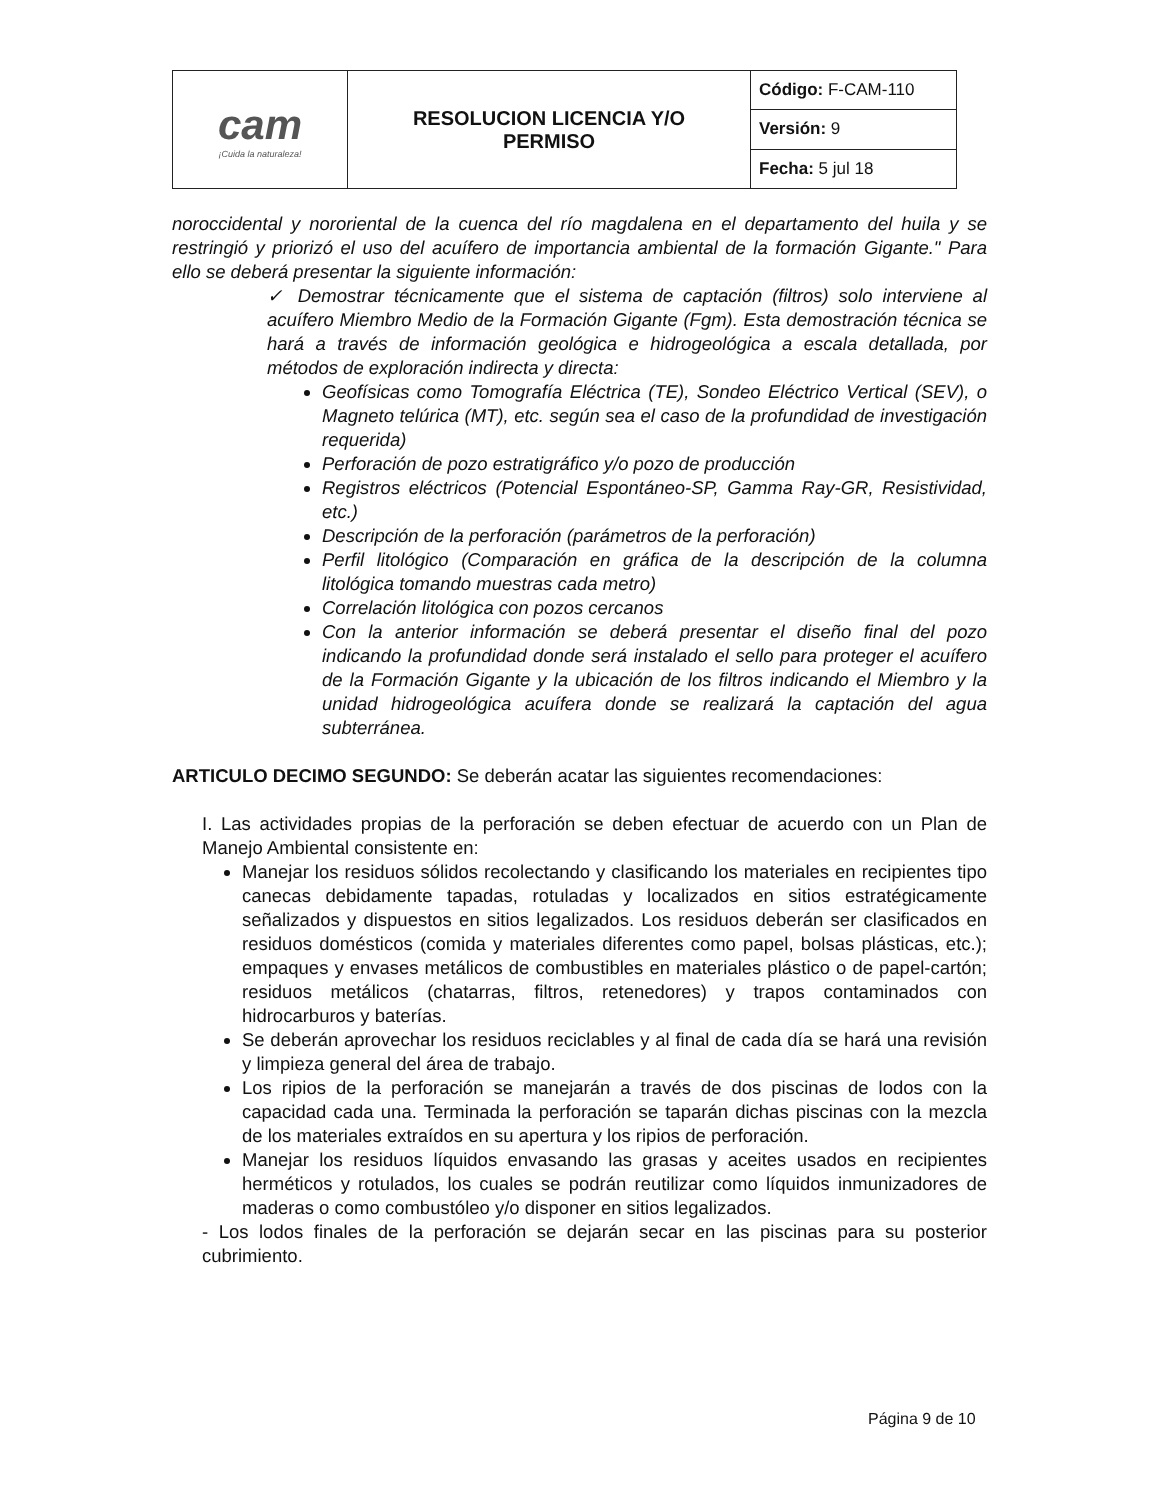| cam ¡Cuida la naturaleza! | RESOLUCION LICENCIA Y/O PERMISO | Código: F-CAM-110 |
| | | Versión: 9 |
| | | Fecha: 5 jul 18 |
noroccidental y nororiental de la cuenca del río magdalena en el departamento del huila y se restringió y priorizó el uso del acuífero de importancia ambiental de la formación Gigante." Para ello se deberá presentar la siguiente información:
✓ Demostrar técnicamente que el sistema de captación (filtros) solo interviene al acuífero Miembro Medio de la Formación Gigante (Fgm). Esta demostración técnica se hará a través de información geológica e hidrogeológica a escala detallada, por métodos de exploración indirecta y directa:
Geofísicas como Tomografía Eléctrica (TE), Sondeo Eléctrico Vertical (SEV), o Magneto telúrica (MT), etc. según sea el caso de la profundidad de investigación requerida)
Perforación de pozo estratigráfico y/o pozo de producción
Registros eléctricos (Potencial Espontáneo-SP, Gamma Ray-GR, Resistividad, etc.)
Descripción de la perforación (parámetros de la perforación)
Perfil litológico (Comparación en gráfica de la descripción de la columna litológica tomando muestras cada metro)
Correlación litológica con pozos cercanos
Con la anterior información se deberá presentar el diseño final del pozo indicando la profundidad donde será instalado el sello para proteger el acuífero de la Formación Gigante y la ubicación de los filtros indicando el Miembro y la unidad hidrogeológica acuífera donde se realizará la captación del agua subterránea.
ARTICULO DECIMO SEGUNDO: Se deberán acatar las siguientes recomendaciones:
I. Las actividades propias de la perforación se deben efectuar de acuerdo con un Plan de Manejo Ambiental consistente en:
Manejar los residuos sólidos recolectando y clasificando los materiales en recipientes tipo canecas debidamente tapadas, rotuladas y localizados en sitios estratégicamente señalizados y dispuestos en sitios legalizados. Los residuos deberán ser clasificados en residuos domésticos (comida y materiales diferentes como papel, bolsas plásticas, etc.); empaques y envases metálicos de combustibles en materiales plástico o de papel-cartón; residuos metálicos (chatarras, filtros, retenedores) y trapos contaminados con hidrocarburos y baterías.
Se deberán aprovechar los residuos reciclables y al final de cada día se hará una revisión y limpieza general del área de trabajo.
Los ripios de la perforación se manejarán a través de dos piscinas de lodos con la capacidad cada una. Terminada la perforación se taparán dichas piscinas con la mezcla de los materiales extraídos en su apertura y los ripios de perforación.
Manejar los residuos líquidos envasando las grasas y aceites usados en recipientes herméticos y rotulados, los cuales se podrán reutilizar como líquidos inmunizadores de maderas o como combustóleo y/o disponer en sitios legalizados.
- Los lodos finales de la perforación se dejarán secar en las piscinas para su posterior cubrimiento.
Página 9 de 10